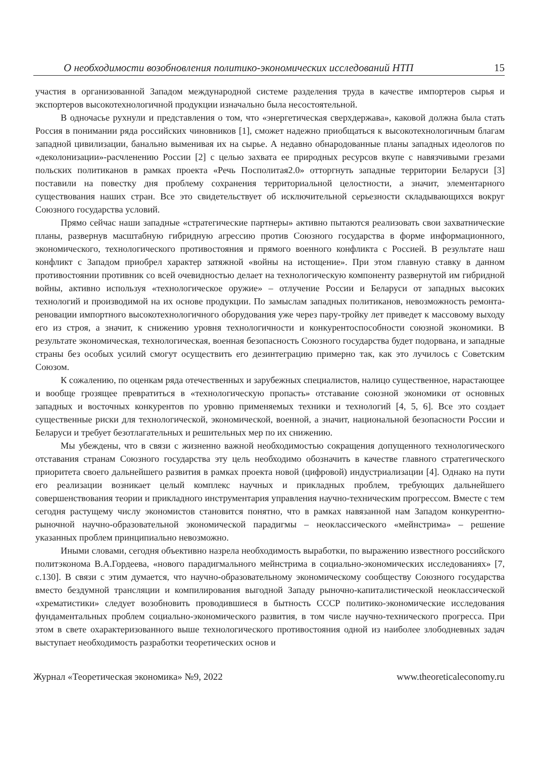О необходимости возобновления политико-экономических исследований НТП 15
участия в организованной Западом международной системе разделения труда в качестве импортеров сырья и экспортеров высокотехнологичной продукции изначально была несостоятельной.
В одночасье рухнули и представления о том, что «энергетическая сверхдержава», каковой должна была стать Россия в понимании ряда российских чиновников [1], сможет надежно приобщаться к высокотехнологичным благам западной цивилизации, банально выменивая их на сырье. А недавно обнародованные планы западных идеологов по «деколонизации»-расчленению России [2] с целью захвата ее природных ресурсов вкупе с навязчивыми грезами польских политиканов в рамках проекта «Речь Посполитая2.0» отторгнуть западные территории Беларуси [3] поставили на повестку дня проблему сохранения территориальной целостности, а значит, элементарного существования наших стран. Все это свидетельствует об исключительной серьезности складывающихся вокруг Союзного государства условий.
Прямо сейчас наши западные «стратегические партнеры» активно пытаются реализовать свои захватнические планы, развернув масштабную гибридную агрессию против Союзного государства в форме информационного, экономического, технологического противостояния и прямого военного конфликта с Россией. В результате наш конфликт с Западом приобрел характер затяжной «войны на истощение». При этом главную ставку в данном противостоянии противник со всей очевидностью делает на технологическую компоненту развернутой им гибридной войны, активно используя «технологическое оружие» – отлучение России и Беларуси от западных высоких технологий и производимой на их основе продукции. По замыслам западных политиканов, невозможность ремонта-реновации импортного высокотехнологичного оборудования уже через пару-тройку лет приведет к массовому выходу его из строя, а значит, к снижению уровня технологичности и конкурентоспособности союзной экономики. В результате экономическая, технологическая, военная безопасность Союзного государства будет подорвана, и западные страны без особых усилий смогут осуществить его дезинтеграцию примерно так, как это лучилось с Советским Союзом.
К сожалению, по оценкам ряда отечественных и зарубежных специалистов, налицо существенное, нарастающее и вообще грозящее превратиться в «технологическую пропасть» отставание союзной экономики от основных западных и восточных конкурентов по уровню применяемых техники и технологий [4, 5, 6]. Все это создает существенные риски для технологической, экономической, военной, а значит, национальной безопасности России и Беларуси и требует безотлагательных и решительных мер по их снижению.
Мы убеждены, что в связи с жизненно важной необходимостью сокращения допущенного технологического отставания странам Союзного государства эту цель необходимо обозначить в качестве главного стратегического приоритета своего дальнейшего развития в рамках проекта новой (цифровой) индустриализации [4]. Однако на пути его реализации возникает целый комплекс научных и прикладных проблем, требующих дальнейшего совершенствования теории и прикладного инструментария управления научно-техническим прогрессом. Вместе с тем сегодня растущему числу экономистов становится понятно, что в рамках навязанной нам Западом конкурентно-рыночной научно-образовательной экономической парадигмы – неоклассического «мейнстрима» – решение указанных проблем принципиально невозможно.
Иными словами, сегодня объективно назрела необходимость выработки, по выражению известного российского политэконома В.А.Гордеева, «нового парадигмального мейнстрима в социально-экономических исследованиях» [7, с.130]. В связи с этим думается, что научно-образовательному экономическому сообществу Союзного государства вместо бездумной трансляции и компилирования выгодной Западу рыночно-капиталистической неоклассической «хрематистики» следует возобновить проводившиеся в бытность СССР политико-экономические исследования фундаментальных проблем социально-экономического развития, в том числе научно-технического прогресса. При этом в свете охарактеризованного выше технологического противостояния одной из наиболее злободневных задач выступает необходимость разработки теоретических основ и
Журнал «Теоретическая экономика» №9, 2022 www.theoreticaleconomy.ru